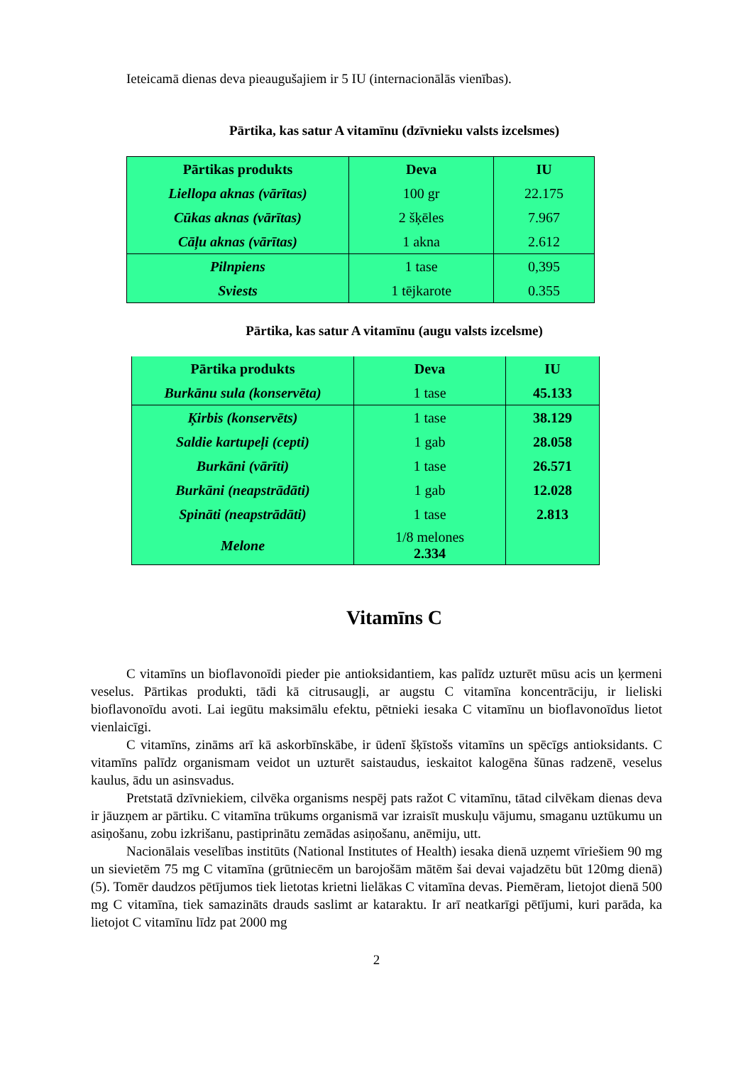Ieteicamā dienas deva pieaugušajiem ir 5 IU (internacionālās vienības).
Pārtika, kas satur A vitamīnu (dzīvnieku valsts izcelsmes)
| Pārtikas produkts | Deva | IU |
| --- | --- | --- |
| Liellopa aknas (vārītas) | 100 gr | 22.175 |
| Cūkas aknas (vārītas) | 2 šķēles | 7.967 |
| Cāļu aknas (vārītas) | 1 akna | 2.612 |
| Pilnpiens | 1 tase | 0,395 |
| Sviests | 1 tējkarote | 0.355 |
Pārtika, kas satur A vitamīnu (augu valsts izcelsme)
| Pārtika produkts | Deva | IU |
| --- | --- | --- |
| Burkānu sula (konservēta) | 1 tase | 45.133 |
| Ķirbis (konservēts) | 1 tase | 38.129 |
| Saldie kartupeļi (cepti) | 1 gab | 28.058 |
| Burkāni (vārīti) | 1 tase | 26.571 |
| Burkāni (neapstrādāti) | 1 gab | 12.028 |
| Spināti (neapstrādāti) | 1 tase | 2.813 |
| Melone | 1/8 melones 2.334 | |
Vitamīns C
C vitamīns un bioflavonoīdi pieder pie antioksidantiem, kas palīdz uzturēt mūsu acis un ķermeni veselus. Pārtikas produkti, tādi kā citrusaugļi, ar augstu C vitamīna koncentrāciju, ir lieliski bioflavonoīdu avoti. Lai iegūtu maksimālu efektu, pētnieki iesaka C vitamīnu un bioflavonoīdus lietot vienlaicīgi.
C vitamīns, zināms arī kā askorbīnskābe, ir ūdenī šķīstošs vitamīns un spēcīgs antioksidants. C vitamīns palīdz organismam veidot un uzturēt saistaudus, ieskaitot kalogēna šūnas radzenē, veselus kaulus, ādu un asinsvadus.
Pretstatā dzīvniekiem, cilvēka organisms nespēj pats ražot C vitamīnu, tātad cilvēkam dienas deva ir jāuzņem ar pārtiku. C vitamīna trūkums organismā var izraisīt muskuļu vājumu, smaganu uztūkumu un asiņošanu, zobu izkrišanu, pastiprinātu zemādas asiņošanu, anēmiju, utt.
Nacionālais veselības institūts (National Institutes of Health) iesaka dienā uzņemt vīriešiem 90 mg un sievietēm 75 mg C vitamīna (grūtniecēm un barojošām mātēm šai devai vajadzētu būt 120mg dienā) (5). Tomēr daudzos pētījumos tiek lietotas krietni lielākas C vitamīna devas. Piemēram, lietojot dienā 500 mg C vitamīna, tiek samazināts drauds saslimt ar kataraktu. Ir arī neatkarīgi pētījumi, kuri parāda, ka lietojot C vitamīnu līdz pat 2000 mg
2